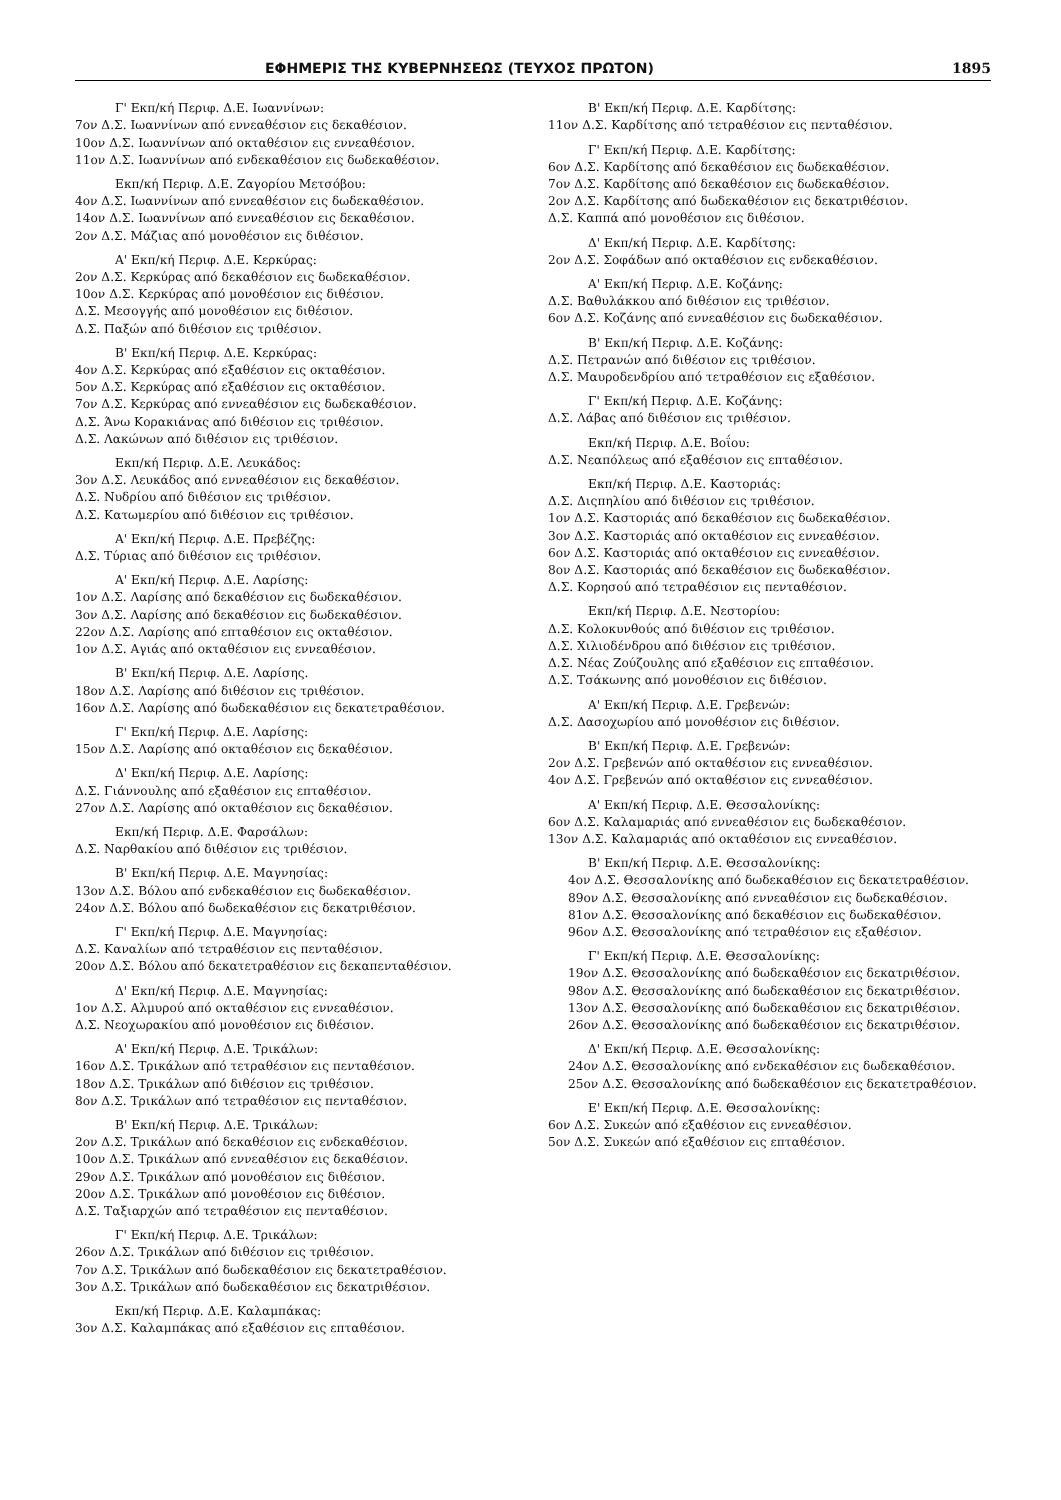ΕΦΗΜΕΡΙΣ ΤΗΣ ΚΥΒΕΡΝΗΣΕΩΣ (ΤΕΥΧΟΣ ΠΡΩΤΟΝ) 1895
Γ' Εκπ/κή Περιφ. Δ.Ε. Ιωαννίνων:
7ον Δ.Σ. Ιωαννίνων από εννεαθέσιον εις δεκαθέσιον.
10ον Δ.Σ. Ιωαννίνων από οκταθέσιον εις εννεαθέσιον.
11ον Δ.Σ. Ιωαννίνων από ενδεκαθέσιον εις δωδεκαθέσιον.
Εκπ/κή Περιφ. Δ.Ε. Ζαγορίου Μετσόβου:
4ον Δ.Σ. Ιωαννίνων από εννεαθέσιον εις δωδεκαθέσιον.
14ον Δ.Σ. Ιωαννίνων από εννεαθέσιον εις δεκαθέσιον.
2ον Δ.Σ. Μάζιας από μονοθέσιον εις διθέσιον.
Α' Εκπ/κή Περιφ. Δ.Ε. Κερκύρας:
2ον Δ.Σ. Κερκύρας από δεκαθέσιον εις δωδεκαθέσιον.
10ον Δ.Σ. Κερκύρας από μονοθέσιον εις διθέσιον.
Δ.Σ. Μεσογγής από μονοθέσιον εις διθέσιον.
Δ.Σ. Παξών από διθέσιον εις τριθέσιον.
Β' Εκπ/κή Περιφ. Δ.Ε. Κερκύρας:
4ον Δ.Σ. Κερκύρας από εξαθέσιον εις οκταθέσιον.
5ον Δ.Σ. Κερκύρας από εξαθέσιον εις οκταθέσιον.
7ον Δ.Σ. Κερκύρας από εννεαθέσιον εις δωδεκαθέσιον.
Δ.Σ. Άνω Κορακιάνας από διθέσιον εις τριθέσιον.
Δ.Σ. Λακώνων από διθέσιον εις τριθέσιον.
Εκπ/κή Περιφ. Δ.Ε. Λευκάδος:
3ον Δ.Σ. Λευκάδος από εννεαθέσιον εις δεκαθέσιον.
Δ.Σ. Νυδρίου από διθέσιον εις τριθέσιον.
Δ.Σ. Κατωμερίου από διθέσιον εις τριθέσιον.
Α' Εκπ/κή Περιφ. Δ.Ε. Πρεβέζης:
Δ.Σ. Τύριας από διθέσιον εις τριθέσιον.
Α' Εκπ/κή Περιφ. Δ.Ε. Λαρίσης:
1ον Δ.Σ. Λαρίσης από δεκαθέσιον εις δωδεκαθέσιον.
3ον Δ.Σ. Λαρίσης από δεκαθέσιον εις δωδεκαθέσιον.
22ον Δ.Σ. Λαρίσης από επταθέσιον εις οκταθέσιον.
1ον Δ.Σ. Αγιάς από οκταθέσιον εις εννεαθέσιον.
Β' Εκπ/κή Περιφ. Δ.Ε. Λαρίσης.
18ον Δ.Σ. Λαρίσης από διθέσιον εις τριθέσιον.
16ον Δ.Σ. Λαρίσης από δωδεκαθέσιον εις δεκατετραθέσιον.
Γ' Εκπ/κή Περιφ. Δ.Ε. Λαρίσης:
15ον Δ.Σ. Λαρίσης από οκταθέσιον εις δεκαθέσιον.
Δ' Εκπ/κή Περιφ. Δ.Ε. Λαρίσης:
Δ.Σ. Γιάννουλης από εξαθέσιον εις επταθέσιον.
27ον Δ.Σ. Λαρίσης από οκταθέσιον εις δεκαθέσιον.
Εκπ/κή Περιφ. Δ.Ε. Φαρσάλων:
Δ.Σ. Ναρθακίου από διθέσιον εις τριθέσιον.
Β' Εκπ/κή Περιφ. Δ.Ε. Μαγνησίας:
13ον Δ.Σ. Βόλου από ενδεκαθέσιον εις δωδεκαθέσιον.
24ον Δ.Σ. Βόλου από δωδεκαθέσιον εις δεκατριθέσιον.
Γ' Εκπ/κή Περιφ. Δ.Ε. Μαγνησίας:
Δ.Σ. Καναλίων από τετραθέσιον εις πενταθέσιον.
20ον Δ.Σ. Βόλου από δεκατετραθέσιον εις δεκαπενταθέσιον.
Δ' Εκπ/κή Περιφ. Δ.Ε. Μαγνησίας:
1ον Δ.Σ. Αλμυρού από οκταθέσιον εις εννεαθέσιον.
Δ.Σ. Νεοχωρακίου από μονοθέσιον εις διθέσιον.
Α' Εκπ/κή Περιφ. Δ.Ε. Τρικάλων:
16ον Δ.Σ. Τρικάλων από τετραθέσιον εις πενταθέσιον.
18ον Δ.Σ. Τρικάλων από διθέσιον εις τριθέσιον.
8ον Δ.Σ. Τρικάλων από τετραθέσιον εις πενταθέσιον.
Β' Εκπ/κή Περιφ. Δ.Ε. Τρικάλων:
2ον Δ.Σ. Τρικάλων από δεκαθέσιον εις ενδεκαθέσιον.
10ον Δ.Σ. Τρικάλων από εννεαθέσιον εις δεκαθέσιον.
29ον Δ.Σ. Τρικάλων από μονοθέσιον εις διθέσιον.
20ον Δ.Σ. Τρικάλων από μονοθέσιον εις διθέσιον.
Δ.Σ. Ταξιαρχών από τετραθέσιον εις πενταθέσιον.
Γ' Εκπ/κή Περιφ. Δ.Ε. Τρικάλων:
26ον Δ.Σ. Τρικάλων από διθέσιον εις τριθέσιον.
7ον Δ.Σ. Τρικάλων από δωδεκαθέσιον εις δεκατετραθέσιον.
3ον Δ.Σ. Τρικάλων από δωδεκαθέσιον εις δεκατριθέσιον.
Εκπ/κή Περιφ. Δ.Ε. Καλαμπάκας:
3ον Δ.Σ. Καλαμπάκας από εξαθέσιον εις επταθέσιον.
Β' Εκπ/κή Περιφ. Δ.Ε. Καρδίτσης:
11ον Δ.Σ. Καρδίτσης από τετραθέσιον εις πενταθέσιον.
Γ' Εκπ/κή Περιφ. Δ.Ε. Καρδίτσης:
6ον Δ.Σ. Καρδίτσης από δεκαθέσιον εις δωδεκαθέσιον.
7ον Δ.Σ. Καρδίτσης από δεκαθέσιον εις δωδεκαθέσιον.
2ον Δ.Σ. Καρδίτσης από δωδεκαθέσιον εις δεκατριθέσιον.
Δ.Σ. Καππά από μονοθέσιον εις διθέσιον.
Δ' Εκπ/κή Περιφ. Δ.Ε. Καρδίτσης:
2ον Δ.Σ. Σοφάδων από οκταθέσιον εις ενδεκαθέσιον.
Α' Εκπ/κή Περιφ. Δ.Ε. Κοζάνης:
Δ.Σ. Βαθυλάκκου από διθέσιον εις τριθέσιον.
6ον Δ.Σ. Κοζάνης από εννεαθέσιον εις δωδεκαθέσιον.
Β' Εκπ/κή Περιφ. Δ.Ε. Κοζάνης:
Δ.Σ. Πετρανών από διθέσιον εις τριθέσιον.
Δ.Σ. Μαυροδενδρίου από τετραθέσιον εις εξαθέσιον.
Γ' Εκπ/κή Περιφ. Δ.Ε. Κοζάνης:
Δ.Σ. Λάβας από διθέσιον εις τριθέσιον.
Εκπ/κή Περιφ. Δ.Ε. Βοΐου:
Δ.Σ. Νεαπόλεως από εξαθέσιον εις επταθέσιον.
Εκπ/κή Περιφ. Δ.Ε. Καστοριάς:
Δ.Σ. Διςπηλίου από διθέσιον εις τριθέσιον.
1ον Δ.Σ. Καστοριάς από δεκαθέσιον εις δωδεκαθέσιον.
3ον Δ.Σ. Καστοριάς από οκταθέσιον εις εννεαθέσιον.
6ον Δ.Σ. Καστοριάς από οκταθέσιον εις εννεαθέσιον.
8ον Δ.Σ. Καστοριάς από δεκαθέσιον εις δωδεκαθέσιον.
Δ.Σ. Κορησού από τετραθέσιον εις πενταθέσιον.
Εκπ/κή Περιφ. Δ.Ε. Νεστορίου:
Δ.Σ. Κολοκυνθούς από διθέσιον εις τριθέσιον.
Δ.Σ. Χιλιοδένδρου από διθέσιον εις τριθέσιον.
Δ.Σ. Νέας Ζούζουλης από εξαθέσιον εις επταθέσιον.
Δ.Σ. Τσάκωνης από μονοθέσιον εις διθέσιον.
Α' Εκπ/κή Περιφ. Δ.Ε. Γρεβενών:
Δ.Σ. Δασοχωρίου από μονοθέσιον εις διθέσιον.
Β' Εκπ/κή Περιφ. Δ.Ε. Γρεβενών:
2ον Δ.Σ. Γρεβενών από οκταθέσιον εις εννεαθέσιον.
4ον Δ.Σ. Γρεβενών από οκταθέσιον εις εννεαθέσιον.
Α' Εκπ/κή Περιφ. Δ.Ε. Θεσσαλονίκης:
6ον Δ.Σ. Καλαμαριάς από εννεαθέσιον εις δωδεκαθέσιον.
13ον Δ.Σ. Καλαμαριάς από οκταθέσιον εις εννεαθέσιον.
Β' Εκπ/κή Περιφ. Δ.Ε. Θεσσαλονίκης:
4ον Δ.Σ. Θεσσαλονίκης από δωδεκαθέσιον εις δεκατετραθέσιον.
89ον Δ.Σ. Θεσσαλονίκης από εννεαθέσιον εις δωδεκαθέσιον.
81ον Δ.Σ. Θεσσαλονίκης από δεκαθέσιον εις δωδεκαθέσιον.
96ον Δ.Σ. Θεσσαλονίκης από τετραθέσιον εις εξαθέσιον.
Γ' Εκπ/κή Περιφ. Δ.Ε. Θεσσαλονίκης:
19ον Δ.Σ. Θεσσαλονίκης από δωδεκαθέσιον εις δεκατριθέσιον.
98ον Δ.Σ. Θεσσαλονίκης από δωδεκαθέσιον εις δεκατριθέσιον.
13ον Δ.Σ. Θεσσαλονίκης από δωδεκαθέσιον εις δεκατριθέσιον.
26ον Δ.Σ. Θεσσαλονίκης από δωδεκαθέσιον εις δεκατριθέσιον.
Δ' Εκπ/κή Περιφ. Δ.Ε. Θεσσαλονίκης:
24ον Δ.Σ. Θεσσαλονίκης από ενδεκαθέσιον εις δωδεκαθέσιον.
25ον Δ.Σ. Θεσσαλονίκης από δωδεκαθέσιον εις δεκατετραθέσιον.
Ε' Εκπ/κή Περιφ. Δ.Ε. Θεσσαλονίκης:
6ον Δ.Σ. Συκεών από εξαθέσιον εις εννεαθέσιον.
5ον Δ.Σ. Συκεών από εξαθέσιον εις επταθέσιον.